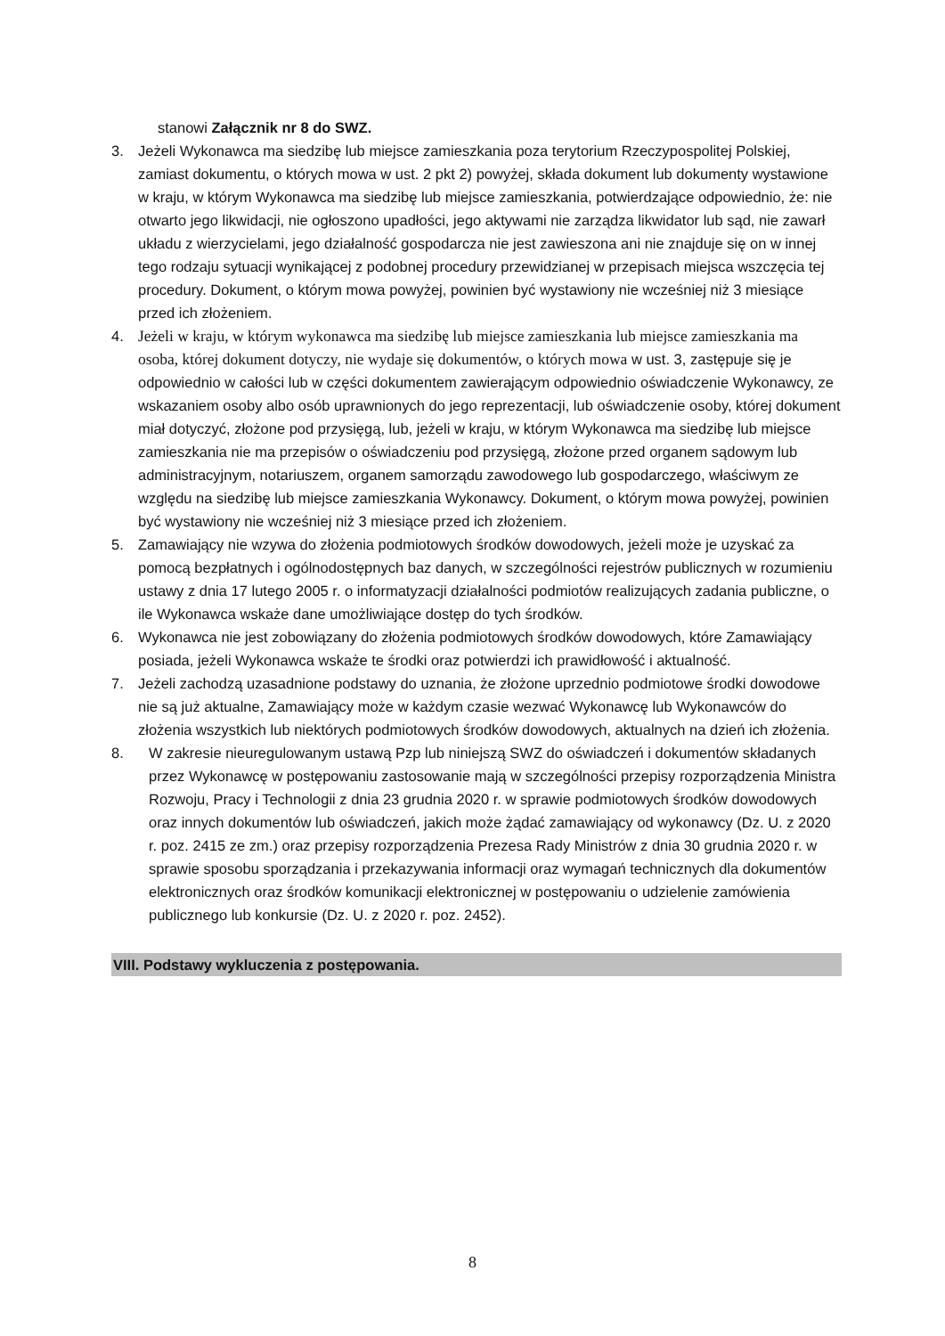stanowi Załącznik nr 8 do SWZ.
3. Jeżeli Wykonawca ma siedzibę lub miejsce zamieszkania poza terytorium Rzeczypospolitej Polskiej, zamiast dokumentu, o których mowa w ust. 2 pkt 2) powyżej, składa dokument lub dokumenty wystawione w kraju, w którym Wykonawca ma siedzibę lub miejsce zamieszkania, potwierdzające odpowiednio, że: nie otwarto jego likwidacji, nie ogłoszono upadłości, jego aktywami nie zarządza likwidator lub sąd, nie zawarł układu z wierzycielami, jego działalność gospodarcza nie jest zawieszona ani nie znajduje się on w innej tego rodzaju sytuacji wynikającej z podobnej procedury przewidzianej w przepisach miejsca wszczęcia tej procedury. Dokument, o którym mowa powyżej, powinien być wystawiony nie wcześniej niż 3 miesiące przed ich złożeniem.
4. Jeżeli w kraju, w którym wykonawca ma siedzibę lub miejsce zamieszkania lub miejsce zamieszkania ma osoba, której dokument dotyczy, nie wydaje się dokumentów, o których mowa w ust. 3, zastępuje się je odpowiednio w całości lub w części dokumentem zawierającym odpowiednio oświadczenie Wykonawcy, ze wskazaniem osoby albo osób uprawnionych do jego reprezentacji, lub oświadczenie osoby, której dokument miał dotyczyć, złożone pod przysięgą, lub, jeżeli w kraju, w którym Wykonawca ma siedzibę lub miejsce zamieszkania nie ma przepisów o oświadczeniu pod przysięgą, złożone przed organem sądowym lub administracyjnym, notariuszem, organem samorządu zawodowego lub gospodarczego, właściwym ze względu na siedzibę lub miejsce zamieszkania Wykonawcy. Dokument, o którym mowa powyżej, powinien być wystawiony nie wcześniej niż 3 miesiące przed ich złożeniem.
5. Zamawiający nie wzywa do złożenia podmiotowych środków dowodowych, jeżeli może je uzyskać za pomocą bezpłatnych i ogólnodostępnych baz danych, w szczególności rejestrów publicznych w rozumieniu ustawy z dnia 17 lutego 2005 r. o informatyzacji działalności podmiotów realizujących zadania publiczne, o ile Wykonawca wskaże dane umożliwiające dostęp do tych środków.
6. Wykonawca nie jest zobowiązany do złożenia podmiotowych środków dowodowych, które Zamawiający posiada, jeżeli Wykonawca wskaże te środki oraz potwierdzi ich prawidłowość i aktualność.
7. Jeżeli zachodzą uzasadnione podstawy do uznania, że złożone uprzednio podmiotowe środki dowodowe nie są już aktualne, Zamawiający może w każdym czasie wezwać Wykonawcę lub Wykonawców do złożenia wszystkich lub niektórych podmiotowych środków dowodowych, aktualnych na dzień ich złożenia.
8. W zakresie nieuregulowanym ustawą Pzp lub niniejszą SWZ do oświadczeń i dokumentów składanych przez Wykonawcę w postępowaniu zastosowanie mają w szczególności przepisy rozporządzenia Ministra Rozwoju, Pracy i Technologii z dnia 23 grudnia 2020 r. w sprawie podmiotowych środków dowodowych oraz innych dokumentów lub oświadczeń, jakich może żądać zamawiający od wykonawcy (Dz. U. z 2020 r. poz. 2415 ze zm.) oraz przepisy rozporządzenia Prezesa Rady Ministrów z dnia 30 grudnia 2020 r. w sprawie sposobu sporządzania i przekazywania informacji oraz wymagań technicznych dla dokumentów elektronicznych oraz środków komunikacji elektronicznej w postępowaniu o udzielenie zamówienia publicznego lub konkursie (Dz. U. z 2020 r. poz. 2452).
VIII. Podstawy wykluczenia z postępowania.
8